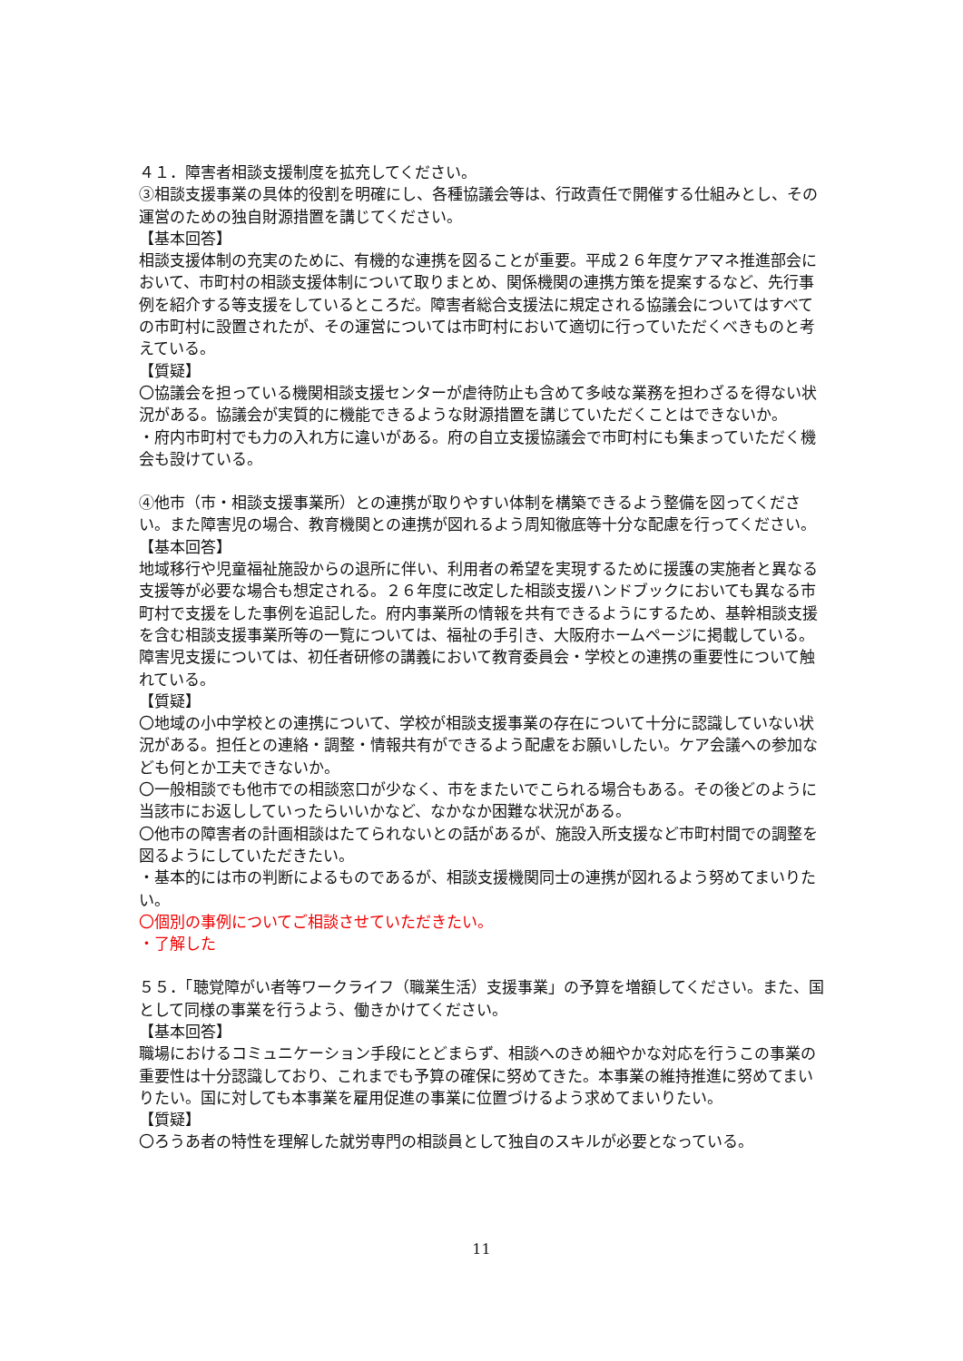４１．障害者相談支援制度を拡充してください。
③相談支援事業の具体的役割を明確にし、各種協議会等は、行政責任で開催する仕組みとし、その運営のための独自財源措置を講じてください。
【基本回答】
相談支援体制の充実のために、有機的な連携を図ることが重要。平成２６年度ケアマネ推進部会において、市町村の相談支援体制について取りまとめ、関係機関の連携方策を提案するなど、先行事例を紹介する等支援をしているところだ。障害者総合支援法に規定される協議会についてはすべての市町村に設置されたが、その運営については市町村において適切に行っていただくべきものと考えている。
【質疑】
〇協議会を担っている機関相談支援センターが虐待防止も含めて多岐な業務を担わざるを得ない状況がある。協議会が実質的に機能できるような財源措置を講じていただくことはできないか。
・府内市町村でも力の入れ方に違いがある。府の自立支援協議会で市町村にも集まっていただく機会も設けている。
④他市（市・相談支援事業所）との連携が取りやすい体制を構築できるよう整備を図ってください。また障害児の場合、教育機関との連携が図れるよう周知徹底等十分な配慮を行ってください。
【基本回答】
地域移行や児童福祉施設からの退所に伴い、利用者の希望を実現するために援護の実施者と異なる支援等が必要な場合も想定される。２６年度に改定した相談支援ハンドブックにおいても異なる市町村で支援をした事例を追記した。府内事業所の情報を共有できるようにするため、基幹相談支援を含む相談支援事業所等の一覧については、福祉の手引き、大阪府ホームページに掲載している。障害児支援については、初任者研修の講義において教育委員会・学校との連携の重要性について触れている。
【質疑】
〇地域の小中学校との連携について、学校が相談支援事業の存在について十分に認識していない状況がある。担任との連絡・調整・情報共有ができるよう配慮をお願いしたい。ケア会議への参加なども何とか工夫できないか。
〇一般相談でも他市での相談窓口が少なく、市をまたいでこられる場合もある。その後どのように当該市にお返ししていったらいいかなど、なかなか困難な状況がある。
〇他市の障害者の計画相談はたてられないとの話があるが、施設入所支援など市町村間での調整を図るようにしていただきたい。
・基本的には市の判断によるものであるが、相談支援機関同士の連携が図れるよう努めてまいりたい。
〇個別の事例についてご相談させていただきたい。
・了解した
５５．「聴覚障がい者等ワークライフ（職業生活）支援事業」の予算を増額してください。また、国として同様の事業を行うよう、働きかけてください。
【基本回答】
職場におけるコミュニケーション手段にとどまらず、相談へのきめ細やかな対応を行うこの事業の重要性は十分認識しており、これまでも予算の確保に努めてきた。本事業の維持推進に努めてまいりたい。国に対しても本事業を雇用促進の事業に位置づけるよう求めてまいりたい。
【質疑】
〇ろうあ者の特性を理解した就労専門の相談員として独自のスキルが必要となっている。
11